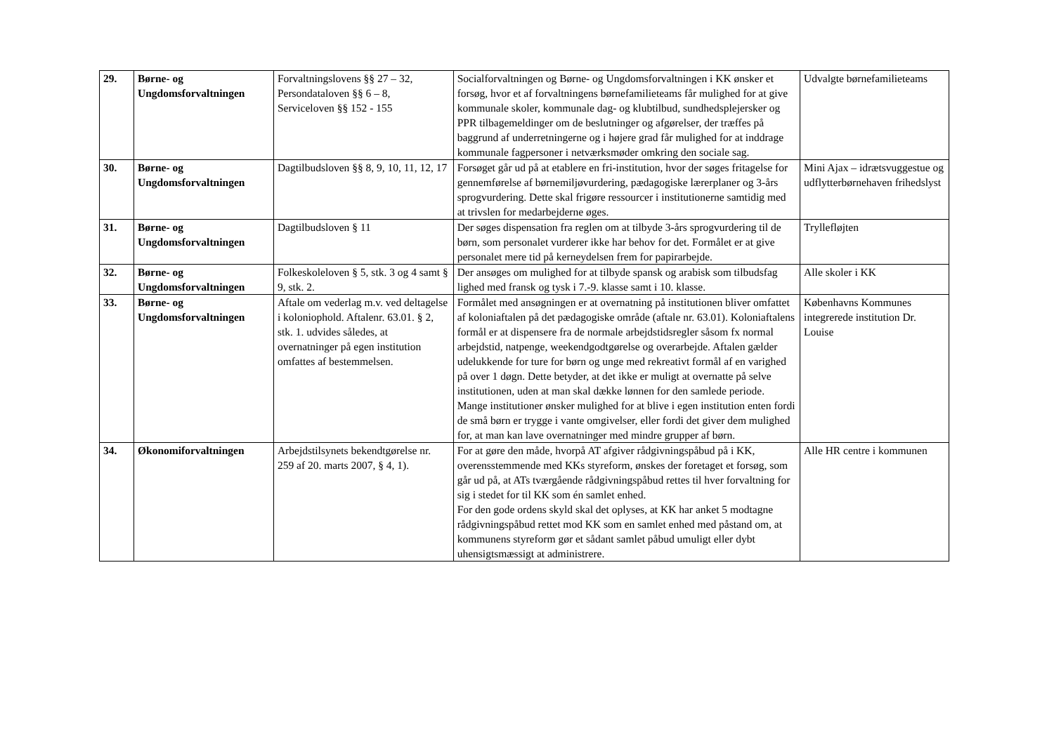| 29. | Børne- og Ungdomsforvaltningen | Forvaltningslovens §§ 27 – 32, Persondataloven §§ 6 – 8, Serviceloven §§ 152 - 155 | Socialforvaltningen og Børne- og Ungdomsforvaltningen i KK ønsker et forsøg, hvor et af forvaltningens børnefamilieteams får mulighed for at give kommunale skoler, kommunale dag- og klubtilbud, sundhedsplejersker og PPR tilbagemeldinger om de beslutninger og afgørelser, der træffes på baggrund af underretningerne og i højere grad får mulighed for at inddrage kommunale fagpersoner i netværksmøder omkring den sociale sag. | Udvalgte børnefamilieteams |
| 30. | Børne- og Ungdomsforvaltningen | Dagtilbudsloven §§ 8, 9, 10, 11, 12, 17 | Forsøget går ud på at etablere en fri-institution, hvor der søges fritagelse for gennemførelse af børnemiljøvurdering, pædagogiske lærerplaner og 3-års sprogvurdering. Dette skal frigøre ressourcer i institutionerne samtidig med at trivslen for medarbejderne øges. | Mini Ajax – idrætsvuggestue og udflytterbørnehaven frihedslyst |
| 31. | Børne- og Ungdomsforvaltningen | Dagtilbudsloven § 11 | Der søges dispensation fra reglen om at tilbyde 3-års sprogvurdering til de børn, som personalet vurderer ikke har behov for det. Formålet er at give personalet mere tid på kerneydelsen frem for papirarbejde. | Tryllefløjten |
| 32. | Børne- og Ungdomsforvaltningen | Folkeskoleloven § 5, stk. 3 og 4 samt § 9, stk. 2. | Der ansøges om mulighed for at tilbyde spansk og arabisk som tilbudsfag lighed med fransk og tysk i 7.-9. klasse samt i 10. klasse. | Alle skoler i KK |
| 33. | Børne- og Ungdomsforvaltningen | Aftale om vederlag m.v. ved deltagelse i koloniophold. Aftalenr. 63.01. § 2, stk. 1. udvides således, at overnatninger på egen institution omfattes af bestemmelsen. | Formålet med ansøgningen er at overnatning på institutionen bliver omfattet af koloniaftalen på det pædagogiske område (aftale nr. 63.01). Koloniaftalens formål er at dispensere fra de normale arbejdstidsregler såsom fx normal arbejdstid, natpenge, weekendgodtgørelse og overarbejde. Aftalen gælder udelukkende for ture for børn og unge med rekreativt formål af en varighed på over 1 døgn. Dette betyder, at det ikke er muligt at overnatte på selve institutionen, uden at man skal dække lønnen for den samlede periode. Mange institutioner ønsker mulighed for at blive i egen institution enten fordi de små børn er trygge i vante omgivelser, eller fordi det giver dem mulighed for, at man kan lave overnatninger med mindre grupper af børn. | Københavns Kommunes integrerede institution Dr. Louise |
| 34. | Økonomiforvaltningen | Arbejdstilsynets bekendtgørelse nr. 259 af 20. marts 2007, § 4, 1). | For at gøre den måde, hvorpå AT afgiver rådgivningspåbud på i KK, overensstemmende med KKs styreform, ønskes der foretaget et forsøg, som går ud på, at ATs tværgående rådgivningspåbud rettes til hver forvaltning for sig i stedet for til KK som én samlet enhed. For den gode ordens skyld skal det oplyses, at KK har anket 5 modtagne rådgivningspåbud rettet mod KK som en samlet enhed med påstand om, at kommunens styreform gør et sådant samlet påbud umuligt eller dybt uhensigtsmæssigt at administrere. | Alle HR centre i kommunen |